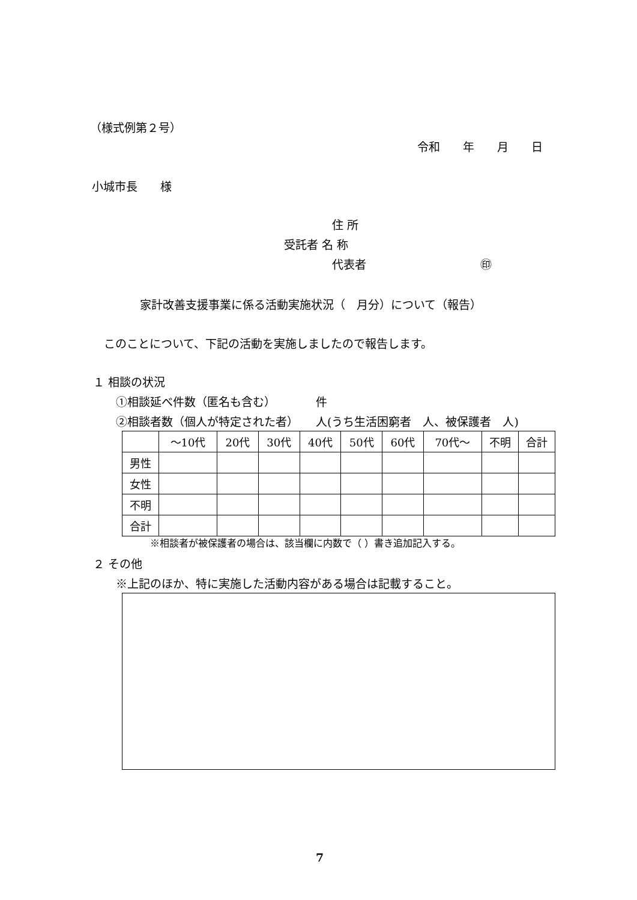（様式例第２号）
令和　　年　　月　　日
小城市長　　様
住 所
受託者 名 称
代表者　　　　　　　　　　㊞
家計改善支援事業に係る活動実施状況（　月分）について（報告）
このことについて、下記の活動を実施しましたので報告します。
１ 相談の状況
①相談延べ件数（匿名も含む）　　　　件
②相談者数（個人が特定された者）　　人(うち生活困窮者　人、被保護者　人)
| | ～10代 | 20代 | 30代 | 40代 | 50代 | 60代 | 70代～ | 不明 | 合計 |
| 男性 | | | | | | | | | |
| 女性 | | | | | | | | | |
| 不明 | | | | | | | | | |
| 合計 | | | | | | | | | |
※相談者が被保護者の場合は、該当欄に内数で（ ）書き追加記入する。
２ その他
※上記のほか、特に実施した活動内容がある場合は記載すること。
7